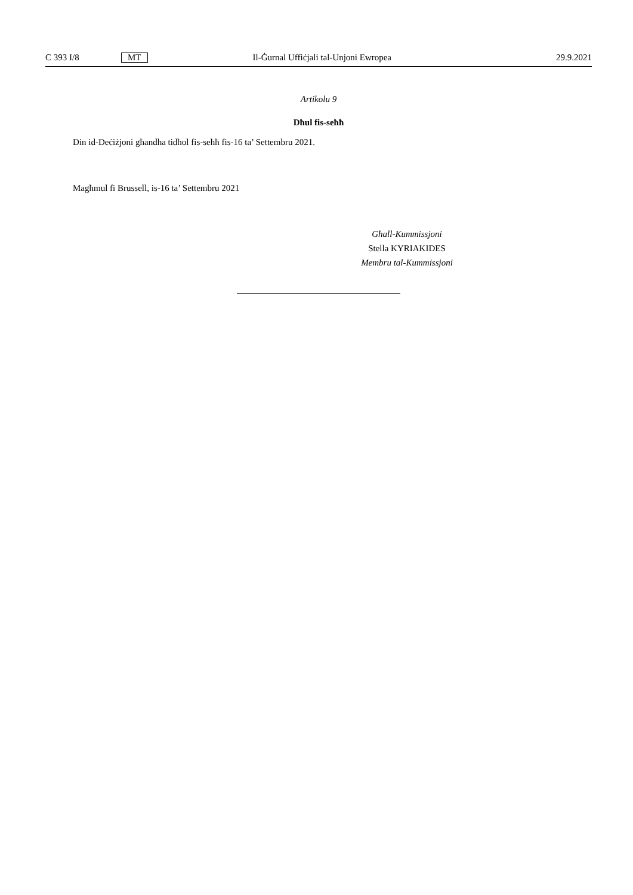C 393 I/8 MT Il-Ġurnal Uffiċjali tal-Unjoni Ewropea 29.9.2021
Artikolu 9
Dħul fis-seħħ
Din id-Deċiżjoni għandha tidħol fis-seħħ fis-16 ta’ Settembru 2021.
Magħmul fi Brussell, is-16 ta’ Settembru 2021
Għall-Kummissjoni
Stella KYRIAKIDES
Membru tal-Kummissjoni